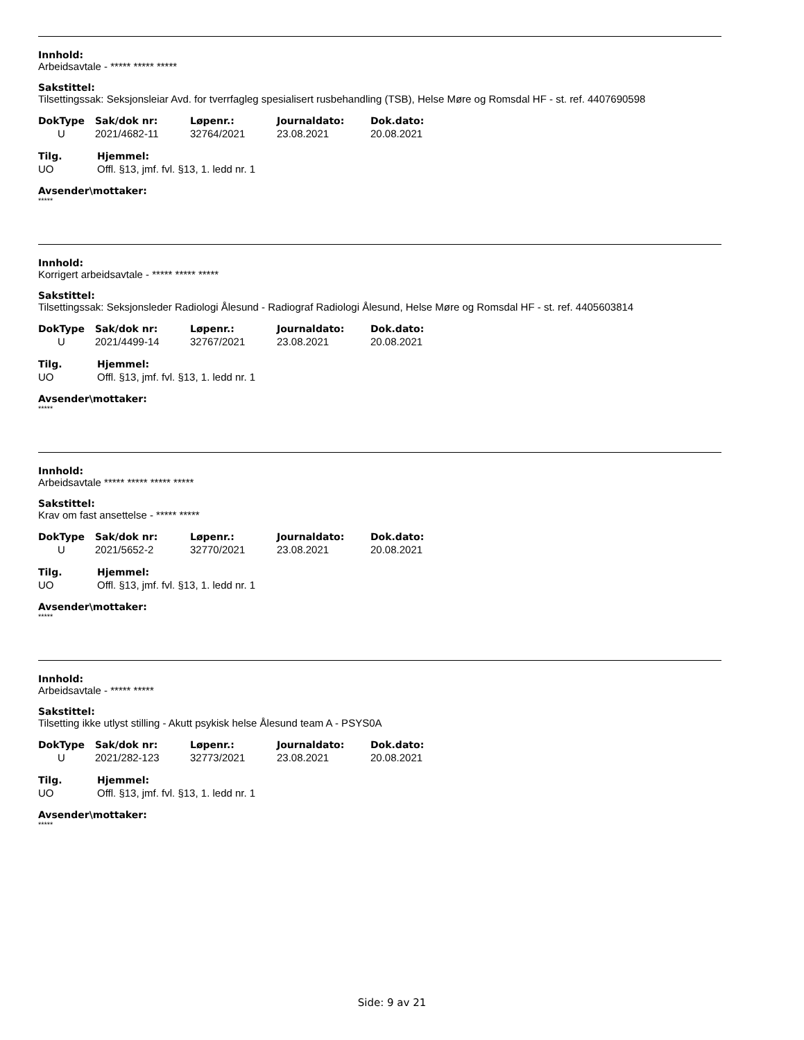Innhold:
Arbeidsavtale - ***** ***** *****
Sakstittel:
Tilsettingssak: Seksjonsleiar Avd. for tverrfagleg spesialisert rusbehandling (TSB), Helse Møre og Romsdal HF - st. ref. 4407690598
| DokType | Sak/dok nr: | Løpenr.: | Journaldato: | Dok.dato: |
| --- | --- | --- | --- | --- |
| U | 2021/4682-11 | 32764/2021 | 23.08.2021 | 20.08.2021 |
| Tilg. | Hjemmel: |
| --- | --- |
| UO | Offl. §13, jmf. fvl. §13, 1. ledd nr. 1 |
Avsender\mottaker:
*****
Innhold:
Korrigert arbeidsavtale - ***** ***** *****
Sakstittel:
Tilsettingssak: Seksjonsleder Radiologi Ålesund - Radiograf Radiologi Ålesund, Helse Møre og Romsdal HF - st. ref. 4405603814
| DokType | Sak/dok nr: | Løpenr.: | Journaldato: | Dok.dato: |
| --- | --- | --- | --- | --- |
| U | 2021/4499-14 | 32767/2021 | 23.08.2021 | 20.08.2021 |
| Tilg. | Hjemmel: |
| --- | --- |
| UO | Offl. §13, jmf. fvl. §13, 1. ledd nr. 1 |
Avsender\mottaker:
*****
Innhold:
Arbeidsavtale ***** ***** ***** *****
Sakstittel:
Krav om fast ansettelse - ***** *****
| DokType | Sak/dok nr: | Løpenr.: | Journaldato: | Dok.dato: |
| --- | --- | --- | --- | --- |
| U | 2021/5652-2 | 32770/2021 | 23.08.2021 | 20.08.2021 |
| Tilg. | Hjemmel: |
| --- | --- |
| UO | Offl. §13, jmf. fvl. §13, 1. ledd nr. 1 |
Avsender\mottaker:
*****
Innhold:
Arbeidsavtale - ***** *****
Sakstittel:
Tilsetting ikke utlyst stilling - Akutt psykisk helse Ålesund team A - PSYS0A
| DokType | Sak/dok nr: | Løpenr.: | Journaldato: | Dok.dato: |
| --- | --- | --- | --- | --- |
| U | 2021/282-123 | 32773/2021 | 23.08.2021 | 20.08.2021 |
| Tilg. | Hjemmel: |
| --- | --- |
| UO | Offl. §13, jmf. fvl. §13, 1. ledd nr. 1 |
Avsender\mottaker:
*****
Side: 9 av 21